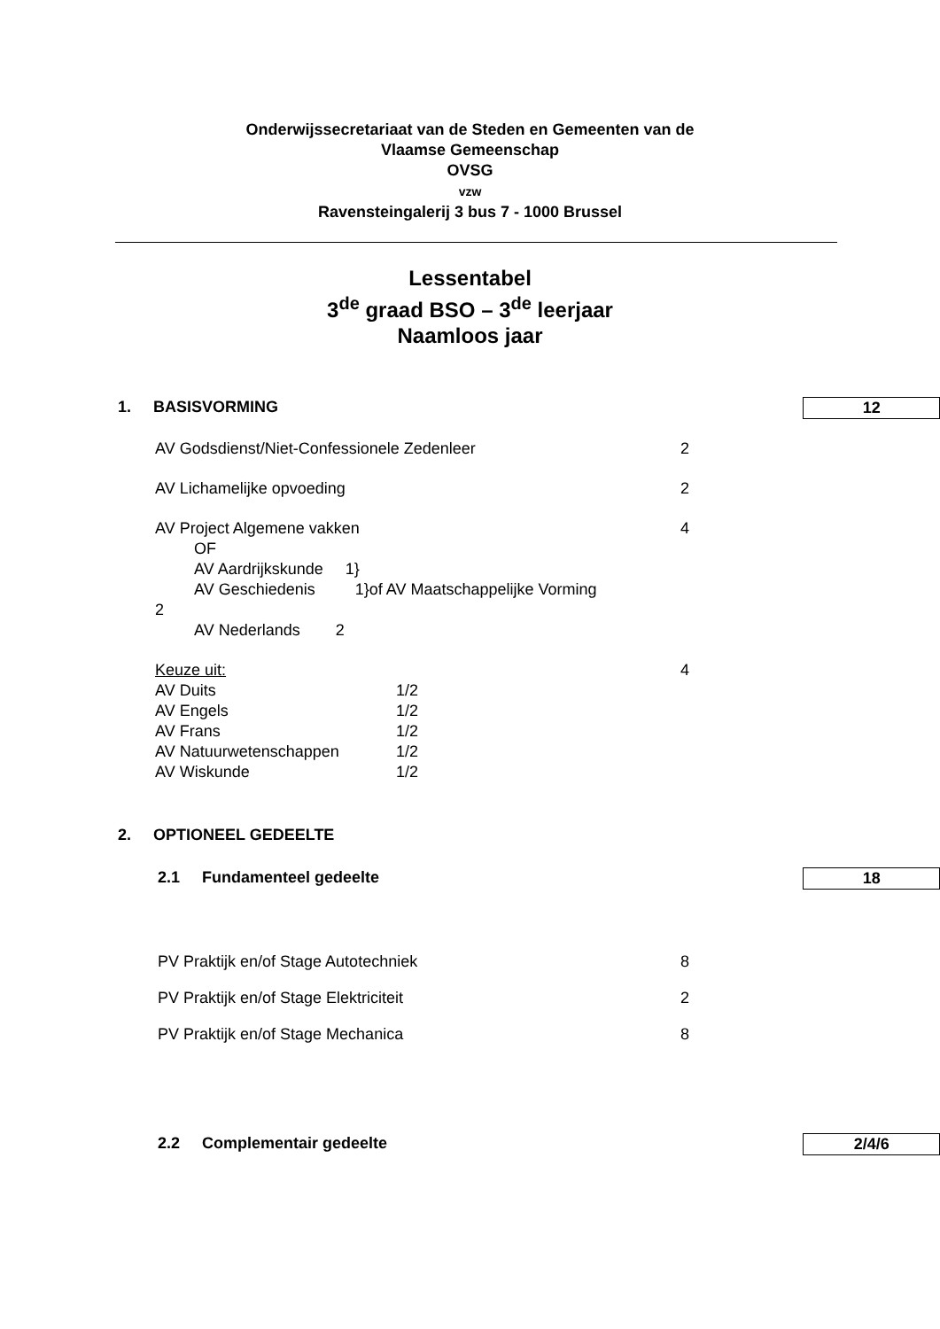Onderwijssecretariaat van de Steden en Gemeenten van de
Vlaamse Gemeenschap
OVSG
vzw
Ravensteingalerij 3 bus 7 - 1000 Brussel
Lessentabel
3<sup>de</sup> graad BSO – 3<sup>de</sup> leerjaar
Naamloos jaar
1. BASISVORMING 12
AV Godsdienst/Niet-Confessionele Zedenleer 2
AV Lichamelijke opvoeding 2
AV Project Algemene vakken 4
OF
AV Aardrijkskunde 1}
AV Geschiedenis 1}of AV Maatschappelijke Vorming
2
AV Nederlands 2
Keuze uit: 4
| AV Duits | 1/2 |
| AV Engels | 1/2 |
| AV Frans | 1/2 |
| AV Natuurwetenschappen | 1/2 |
| AV Wiskunde | 1/2 |
2. OPTIONEEL GEDEELTE
2.1 Fundamenteel gedeelte 18
PV Praktijk en/of Stage Autotechniek 8
PV Praktijk en/of Stage Elektriciteit 2
PV Praktijk en/of Stage Mechanica 8
2.2 Complementair gedeelte 2/4/6